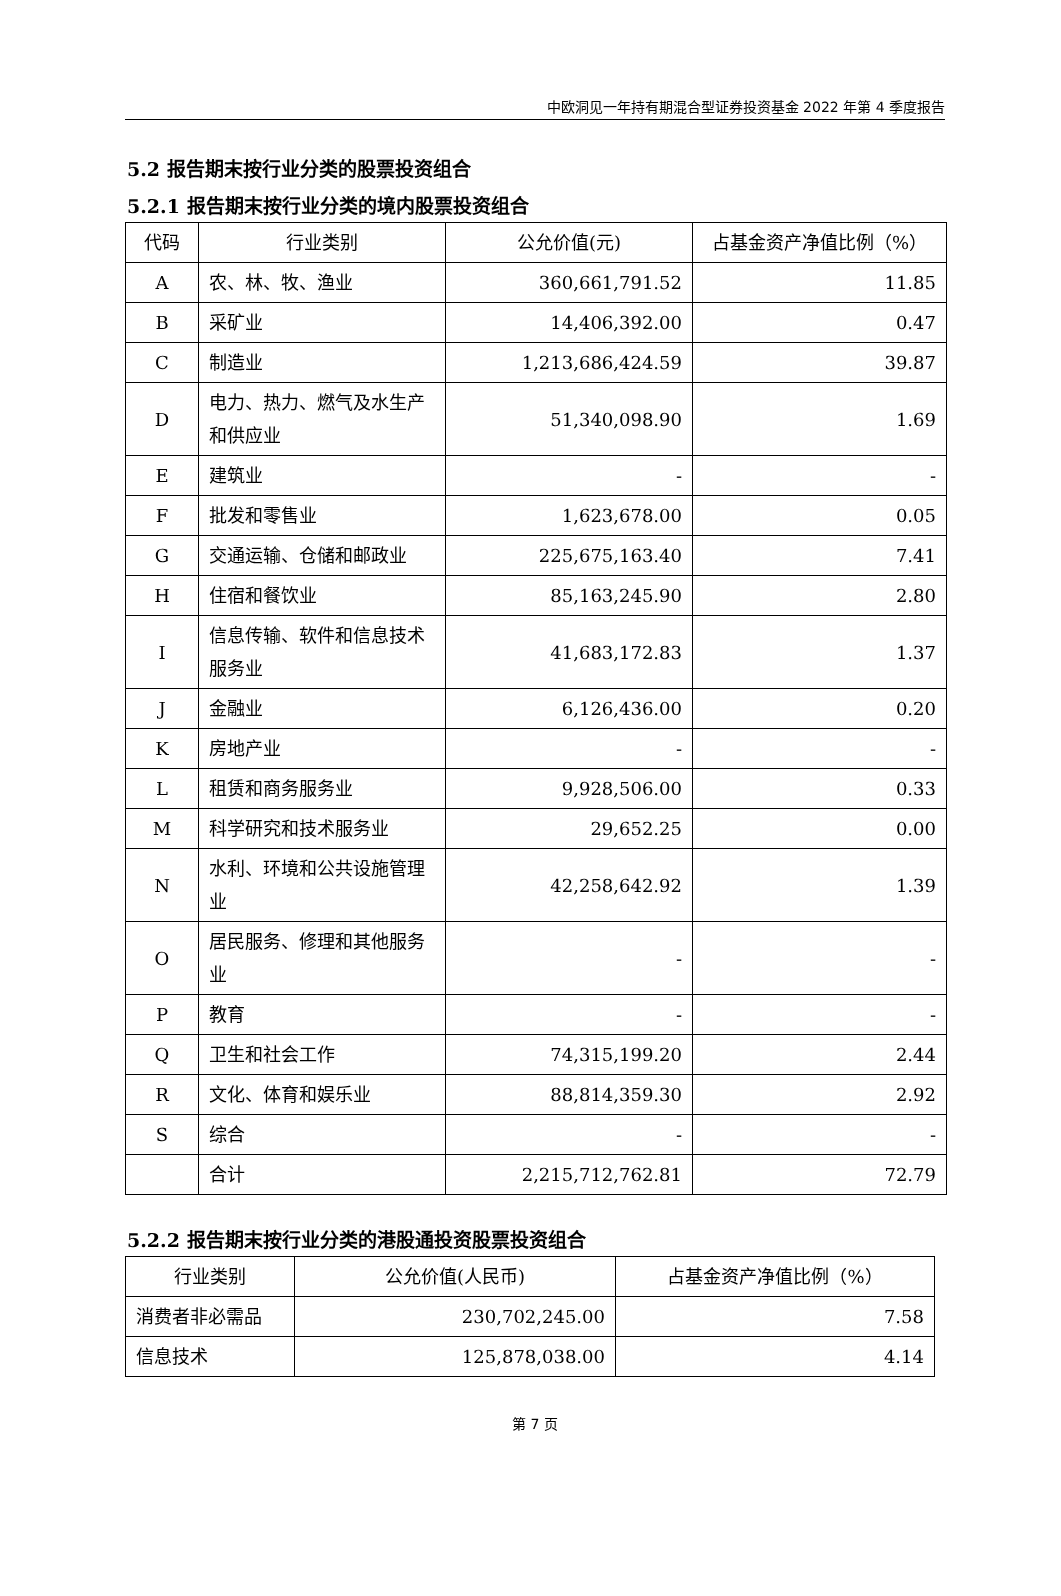中欧洞见一年持有期混合型证券投资基金 2022 年第 4 季度报告
5.2 报告期末按行业分类的股票投资组合
5.2.1 报告期末按行业分类的境内股票投资组合
| 代码 | 行业类别 | 公允价值(元) | 占基金资产净值比例（%） |
| --- | --- | --- | --- |
| A | 农、林、牧、渔业 | 360,661,791.52 | 11.85 |
| B | 采矿业 | 14,406,392.00 | 0.47 |
| C | 制造业 | 1,213,686,424.59 | 39.87 |
| D | 电力、热力、燃气及水生产和供应业 | 51,340,098.90 | 1.69 |
| E | 建筑业 | - | - |
| F | 批发和零售业 | 1,623,678.00 | 0.05 |
| G | 交通运输、仓储和邮政业 | 225,675,163.40 | 7.41 |
| H | 住宿和餐饮业 | 85,163,245.90 | 2.80 |
| I | 信息传输、软件和信息技术服务业 | 41,683,172.83 | 1.37 |
| J | 金融业 | 6,126,436.00 | 0.20 |
| K | 房地产业 | - | - |
| L | 租赁和商务服务业 | 9,928,506.00 | 0.33 |
| M | 科学研究和技术服务业 | 29,652.25 | 0.00 |
| N | 水利、环境和公共设施管理业 | 42,258,642.92 | 1.39 |
| O | 居民服务、修理和其他服务业 | - | - |
| P | 教育 | - | - |
| Q | 卫生和社会工作 | 74,315,199.20 | 2.44 |
| R | 文化、体育和娱乐业 | 88,814,359.30 | 2.92 |
| S | 综合 | - | - |
| | 合计 | 2,215,712,762.81 | 72.79 |
5.2.2 报告期末按行业分类的港股通投资股票投资组合
| 行业类别 | 公允价值(人民币) | 占基金资产净值比例（%） |
| --- | --- | --- |
| 消费者非必需品 | 230,702,245.00 | 7.58 |
| 信息技术 | 125,878,038.00 | 4.14 |
第 7 页